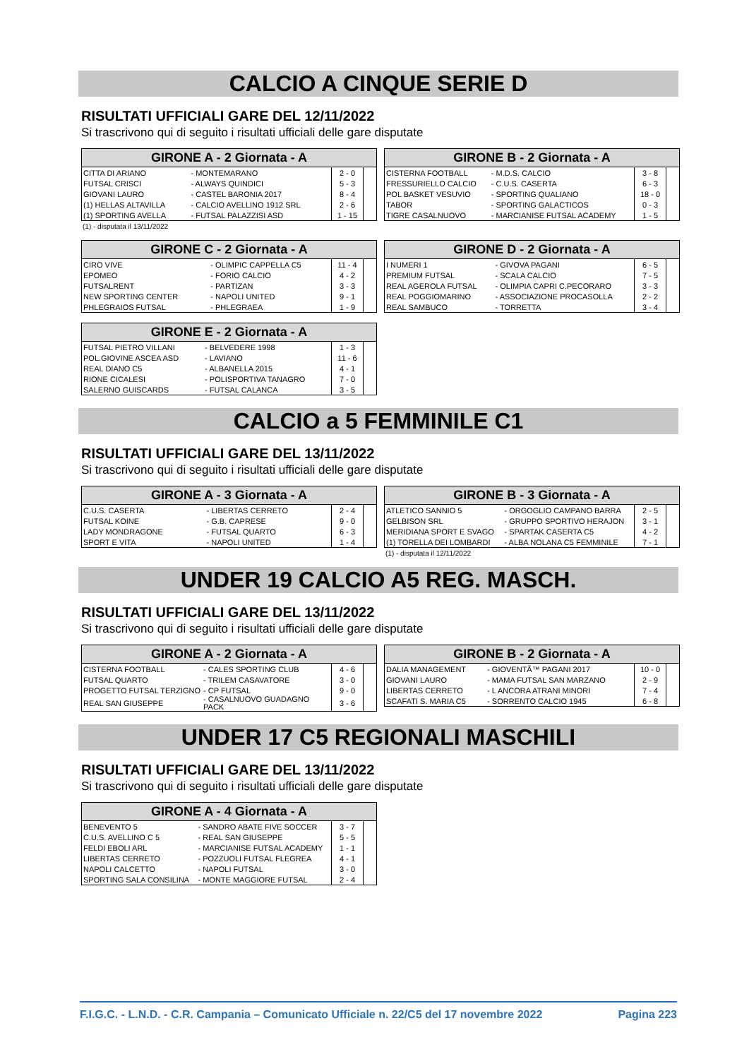CALCIO A CINQUE SERIE D
RISULTATI UFFICIALI GARE DEL 12/11/2022
Si trascrivono qui di seguito i risultati ufficiali delle gare disputate
| GIRONE A - 2 Giornata - A | | | |
| --- | --- | --- | --- |
| CITTA DI ARIANO | - MONTEMARANO | 2 - 0 | |
| FUTSAL CRISCI | - ALWAYS QUINDICI | 5 - 3 | |
| GIOVANI LAURO | - CASTEL BARONIA 2017 | 8 - 4 | |
| (1) HELLAS ALTAVILLA | - CALCIO AVELLINO 1912 SRL | 2 - 6 | |
| (1) SPORTING AVELLA | - FUTSAL PALAZZISI ASD | 1 - 15 | |
(1) - disputata il 13/11/2022
| GIRONE B - 2 Giornata - A | | | |
| --- | --- | --- | --- |
| CISTERNA FOOTBALL | - M.D.S. CALCIO | 3 - 8 | |
| FRESSURIELLO CALCIO | - C.U.S. CASERTA | 6 - 3 | |
| POL BASKET VESUVIO | - SPORTING QUALIANO | 18 - 0 | |
| TABOR | - SPORTING GALACTICOS | 0 - 3 | |
| TIGRE CASALNUOVO | - MARCIANISE FUTSAL ACADEMY | 1 - 5 | |
| GIRONE C - 2 Giornata - A | | | |
| --- | --- | --- | --- |
| CIRO VIVE | - OLIMPIC CAPPELLA C5 | 11 - 4 | |
| EPOMEO | - FORIO CALCIO | 4 - 2 | |
| FUTSALRENT | - PARTIZAN | 3 - 3 | |
| NEW SPORTING CENTER | - NAPOLI UNITED | 9 - 1 | |
| PHLEGRAIOS FUTSAL | - PHLEGRAEA | 1 - 9 | |
| GIRONE D - 2 Giornata - A | | | |
| --- | --- | --- | --- |
| I NUMERI 1 | - GIVOVA PAGANI | 6 - 5 | |
| PREMIUM FUTSAL | - SCALA CALCIO | 7 - 5 | |
| REAL AGEROLA FUTSAL | - OLIMPIA CAPRI C.PECORARO | 3 - 3 | |
| REAL POGGIOMARINO | - ASSOCIAZIONE PROCASOLLA | 2 - 2 | |
| REAL SAMBUCO | - TORRETTA | 3 - 4 | |
| GIRONE E - 2 Giornata - A | | | |
| --- | --- | --- | --- |
| FUTSAL PIETRO VILLANI | - BELVEDERE 1998 | 1 - 3 | |
| POL.GIOVINE ASCEA ASD | - LAVIANO | 11 - 6 | |
| REAL DIANO C5 | - ALBANELLA 2015 | 4 - 1 | |
| RIONE CICALESI | - POLISPORTIVA TANAGRO | 7 - 0 | |
| SALERNO GUISCARDS | - FUTSAL CALANCA | 3 - 5 | |
CALCIO a 5 FEMMINILE C1
RISULTATI UFFICIALI GARE DEL 13/11/2022
Si trascrivono qui di seguito i risultati ufficiali delle gare disputate
| GIRONE A - 3 Giornata - A | | | |
| --- | --- | --- | --- |
| C.U.S. CASERTA | - LIBERTAS CERRETO | 2 - 4 | |
| FUTSAL KOINE | - G.B. CAPRESE | 9 - 0 | |
| LADY MONDRAGONE | - FUTSAL QUARTO | 6 - 3 | |
| SPORT E VITA | - NAPOLI UNITED | 1 - 4 | |
| GIRONE B - 3 Giornata - A | | | |
| --- | --- | --- | --- |
| ATLETICO SANNIO 5 | - ORGOGLIO CAMPANO BARRA | 2 - 5 | |
| GELBISON SRL | - GRUPPO SPORTIVO HERAJON | 3 - 1 | |
| MERIDIANA SPORT E SVAGO | - SPARTAK CASERTA C5 | 4 - 2 | |
| (1) TORELLA DEI LOMBARDI | - ALBA NOLANA C5 FEMMINILE | 7 - 1 | |
(1) - disputata il 12/11/2022
UNDER 19 CALCIO A5 REG. MASCH.
RISULTATI UFFICIALI GARE DEL 13/11/2022
Si trascrivono qui di seguito i risultati ufficiali delle gare disputate
| GIRONE A - 2 Giornata - A | | | |
| --- | --- | --- | --- |
| CISTERNA FOOTBALL | - CALES SPORTING CLUB | 4 - 6 | |
| FUTSAL QUARTO | - TRILEM CASAVATORE | 3 - 0 | |
| PROGETTO FUTSAL TERZIGNO | - CP FUTSAL | 9 - 0 | |
| REAL SAN GIUSEPPE | - CASALNUOVO GUADAGNO PACK | 3 - 6 | |
| GIRONE B - 2 Giornata - A | | | |
| --- | --- | --- | --- |
| DALIA MANAGEMENT | - GIOVENTÃ™ PAGANI 2017 | 10 - 0 | |
| GIOVANI LAURO | - MAMA FUTSAL SAN MARZANO | 2 - 9 | |
| LIBERTAS CERRETO | - L ANCORA ATRANI MINORI | 7 - 4 | |
| SCAFATI S. MARIA C5 | - SORRENTO CALCIO 1945 | 6 - 8 | |
UNDER 17 C5 REGIONALI MASCHILI
RISULTATI UFFICIALI GARE DEL 13/11/2022
Si trascrivono qui di seguito i risultati ufficiali delle gare disputate
| GIRONE A - 4 Giornata - A | | | |
| --- | --- | --- | --- |
| BENEVENTO 5 | - SANDRO ABATE FIVE SOCCER | 3 - 7 | |
| C.U.S. AVELLINO C 5 | - REAL SAN GIUSEPPE | 5 - 5 | |
| FELDI EBOLI ARL | - MARCIANISE FUTSAL ACADEMY | 1 - 1 | |
| LIBERTAS CERRETO | - POZZUOLI FUTSAL FLEGREA | 4 - 1 | |
| NAPOLI CALCETTO | - NAPOLI FUTSAL | 3 - 0 | |
| SPORTING SALA CONSILINA | - MONTE MAGGIORE FUTSAL | 2 - 4 | |
F.I.G.C. - L.N.D. - C.R. Campania – Comunicato Ufficiale n. 22/C5 del 17 novembre 2022 Pagina 223